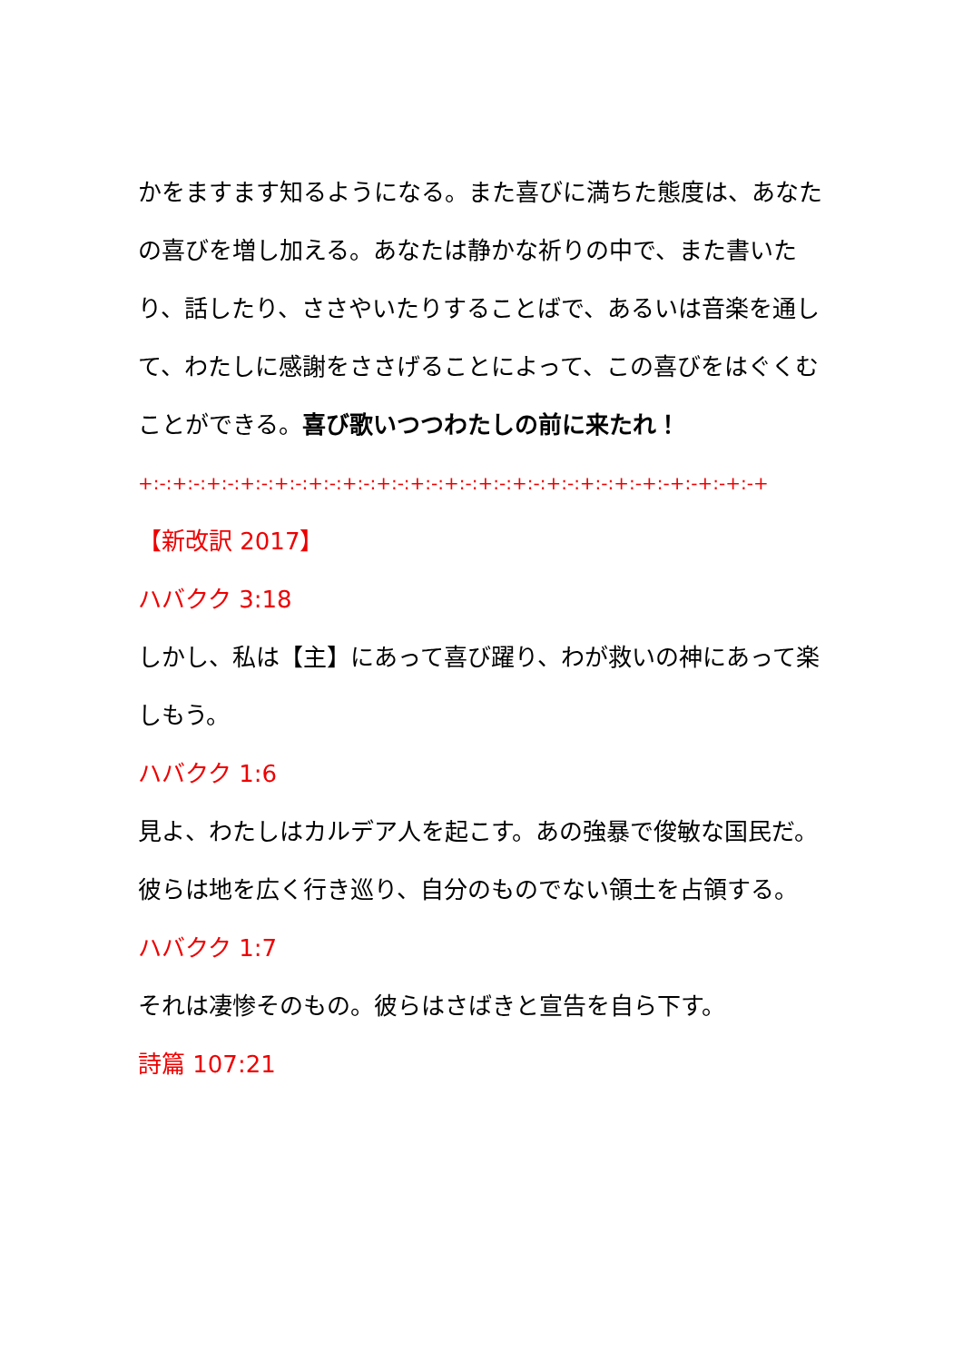かをますます知るようになる。また喜びに満ちた態度は、あなたの喜びを増し加える。あなたは静かな祈りの中で、また書いたり、話したり、ささやいたりすることばで、あるいは音楽を通して、わたしに感謝をささげることによって、この喜びをはぐくむことができる。喜び歌いつつわたしの前に来たれ！
+:-:+:-:+:-:+:-:+:-:+:-:+:-:+:-:+:-:+:-:+:-:+:-:+:-:+:-:+:-+:-+:-+:-+:-+
【新改訳 2017】
ハバクク 3:18
しかし、私は【主】にあって喜び躍り、わが救いの神にあって楽しもう。
ハバクク 1:6
見よ、わたしはカルデア人を起こす。あの強暴で俊敏な国民だ。彼らは地を広く行き巡り、自分のものでない領土を占領する。
ハバクク 1:7
それは凄惨そのもの。彼らはさばきと宣告を自ら下す。
詩篇 107:21